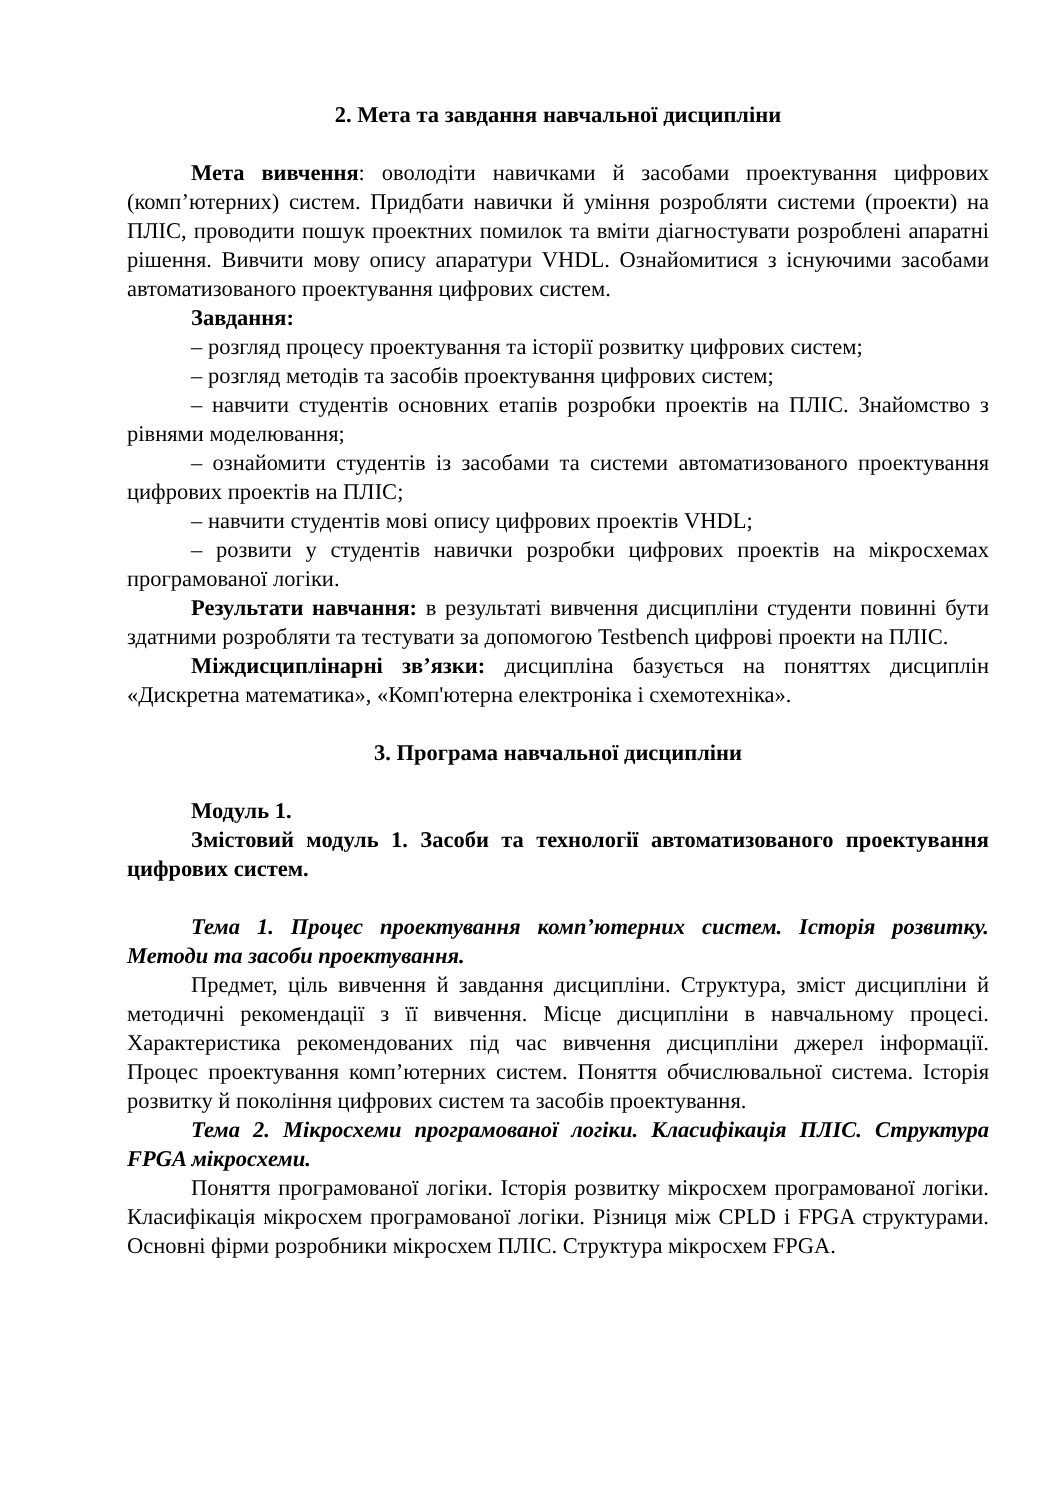2. Мета та завдання навчальної дисципліни
Мета вивчення: оволодіти навичками й засобами проектування цифрових (комп’ютерних) систем. Придбати навички й уміння розробляти системи (проекти) на ПЛІС, проводити пошук проектних помилок та вміти діагностувати розроблені апаратні рішення. Вивчити мову опису апаратури VHDL. Ознайомитися з існуючими засобами автоматизованого проектування цифрових систем.
Завдання:
– розгляд процесу проектування та історії розвитку цифрових систем;
– розгляд методів та засобів проектування цифрових систем;
– навчити студентів основних етапів розробки проектів на ПЛІС. Знайомство з рівнями моделювання;
– ознайомити студентів із засобами та системи автоматизованого проектування цифрових проектів на ПЛІС;
– навчити студентів мові опису цифрових проектів VHDL;
– розвити у студентів навички розробки цифрових проектів на мікросхемах програмованої логіки.
Результати навчання: в результаті вивчення дисципліни студенти повинні бути здатними розробляти та тестувати за допомогою Testbench цифрові проекти на ПЛІС.
Міждисциплінарні зв’язки: дисципліна базується на поняттях дисциплін «Дискретна математика», «Комп'ютерна електроніка і схемотехніка».
3. Програма навчальної дисципліни
Модуль 1.
Змістовий модуль 1. Засоби та технології автоматизованого проектування цифрових систем.
Тема 1. Процес проектування комп’ютерних систем. Історія розвитку. Методи та засоби проектування.
Предмет, ціль вивчення й завдання дисципліни. Структура, зміст дисципліни й методичні рекомендації з її вивчення. Місце дисципліни в навчальному процесі. Характеристика рекомендованих під час вивчення дисципліни джерел інформації. Процес проектування комп’ютерних систем. Поняття обчислювальної система. Історія розвитку й покоління цифрових систем та засобів проектування.
Тема 2. Мікросхеми програмованої логіки. Класифікація ПЛІС. Структура FPGA мікросхеми.
Поняття програмованої логіки. Історія розвитку мікросхем програмованої логіки. Класифікація мікросхем програмованої логіки. Різниця між CPLD і FPGA структурами. Основні фірми розробники мікросхем ПЛІС. Структура мікросхем FPGA.